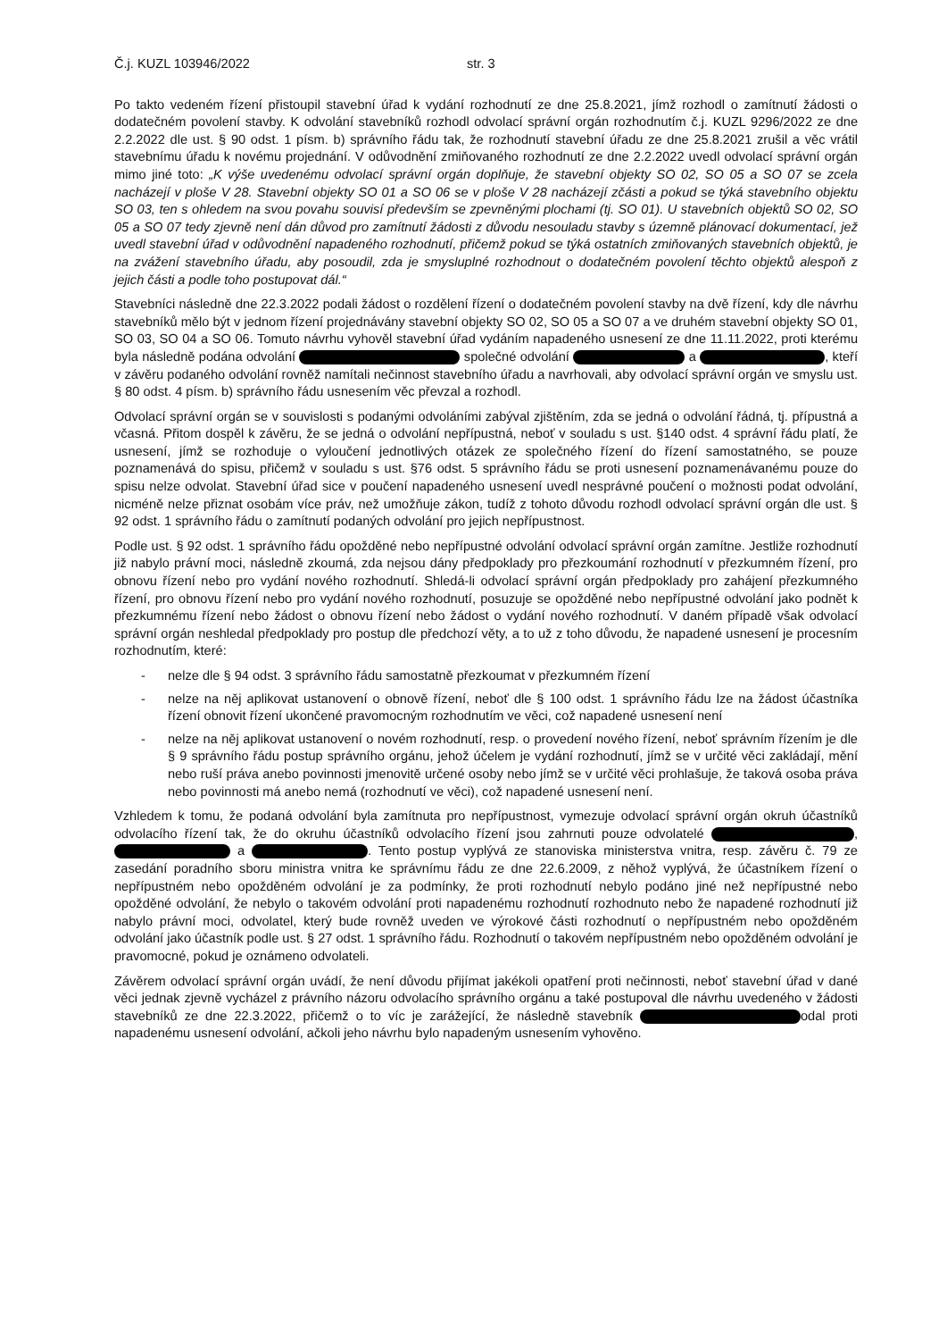Č.j. KUZL 103946/2022 str. 3
Po takto vedeném řízení přistoupil stavební úřad k vydání rozhodnutí ze dne 25.8.2021, jímž rozhodl o zamítnutí žádosti o dodatečném povolení stavby. K odvolání stavebníků rozhodl odvolací správní orgán rozhodnutím č.j. KUZL 9296/2022 ze dne 2.2.2022 dle ust. § 90 odst. 1 písm. b) správního řádu tak, že rozhodnutí stavební úřadu ze dne 25.8.2021 zrušil a věc vrátil stavebnímu úřadu k novému projednání. V odůvodnění zmiňovaného rozhodnutí ze dne 2.2.2022 uvedl odvolací správní orgán mimo jiné toto: „K výše uvedenému odvolací správní orgán doplňuje, že stavební objekty SO 02, SO 05 a SO 07 se zcela nacházejí v ploše V 28. Stavební objekty SO 01 a SO 06 se v ploše V 28 nacházejí zčásti a pokud se týká stavebního objektu SO 03, ten s ohledem na svou povahu souvisí především se zpevněnými plochami (tj. SO 01). U stavebních objektů SO 02, SO 05 a SO 07 tedy zjevně není dán důvod pro zamítnutí žádosti z důvodu nesouladu stavby s územně plánovací dokumentací, jež uvedl stavební úřad v odůvodnění napadeného rozhodnutí, přičemž pokud se týká ostatních zmiňovaných stavebních objektů, je na zvážení stavebního úřadu, aby posoudil, zda je smysluplné rozhodnout o dodatečném povolení těchto objektů alespoň z jejich části a podle toho postupovat dál.“
Stavebníci následně dne 22.3.2022 podali žádost o rozdělení řízení o dodatečném povolení stavby na dvě řízení, kdy dle návrhu stavebníků mělo být v jednom řízení projednávány stavební objekty SO 02, SO 05 a SO 07 a ve druhém stavební objekty SO 01, SO 03, SO 04 a SO 06. Tomuto návrhu vyhověl stavební úřad vydáním napadeného usnesení ze dne 11.11.2022, proti kterému byla následně podána odvolání společné odvolání a , kteří v závěru podaného odvolání rovněž namítali nečinnost stavebního úřadu a navrhovali, aby odvolací správní orgán ve smyslu ust. § 80 odst. 4 písm. b) správního řádu usnesením věc převzal a rozhodl.
Odvolací správní orgán se v souvislosti s podanými odvoláními zabýval zjištěním, zda se jedná o odvolání řádná, tj. přípustná a včasná. Přitom dospěl k závěru, že se jedná o odvolání nepřípustná, neboť v souladu s ust. §140 odst. 4 správní řádu platí, že usnesení, jímž se rozhoduje o vyloučení jednotlivých otázek ze společného řízení do řízení samostatného, se pouze poznamenává do spisu, přičemž v souladu s ust. §76 odst. 5 správního řádu se proti usnesení poznamenávanému pouze do spisu nelze odvolat. Stavební úřad sice v poučení napadeného usnesení uvedl nesprávné poučení o možnosti podat odvolání, nicméně nelze přiznat osobám více práv, než umožňuje zákon, tudíž z tohoto důvodu rozhodl odvolací správní orgán dle ust. § 92 odst. 1 správního řádu o zamítnutí podaných odvolání pro jejich nepřípustnost.
Podle ust. § 92 odst. 1 správního řádu opožděné nebo nepřípustné odvolání odvolací správní orgán zamítne. Jestliže rozhodnutí již nabylo právní moci, následně zkoumá, zda nejsou dány předpoklady pro přezkoumání rozhodnutí v přezkumném řízení, pro obnovu řízení nebo pro vydání nového rozhodnutí. Shledá-li odvolací správní orgán předpoklady pro zahájení přezkumného řízení, pro obnovu řízení nebo pro vydání nového rozhodnutí, posuzuje se opožděné nebo nepřípustné odvolání jako podnět k přezkumnému řízení nebo žádost o obnovu řízení nebo žádost o vydání nového rozhodnutí. V daném případě však odvolací správní orgán neshledal předpoklady pro postup dle předchozí věty, a to už z toho důvodu, že napadené usnesení je procesním rozhodnutím, které:
- nelze dle § 94 odst. 3 správního řádu samostatně přezkoumat v přezkumném řízení
- nelze na něj aplikovat ustanovení o obnově řízení, neboť dle § 100 odst. 1 správního řádu lze na žádost účastníka řízení obnovit řízení ukončené pravomocným rozhodnutím ve věci, což napadené usnesení není
- nelze na něj aplikovat ustanovení o novém rozhodnutí, resp. o provedení nového řízení, neboť správním řízením je dle § 9 správního řádu postup správního orgánu, jehož účelem je vydání rozhodnutí, jímž se v určité věci zakládají, mění nebo ruší práva anebo povinnosti jmenovitě určené osoby nebo jímž se v určité věci prohlašuje, že taková osoba práva nebo povinnosti má anebo nemá (rozhodnutí ve věci), což napadené usnesení není.
Vzhledem k tomu, že podaná odvolání byla zamítnuta pro nepřípustnost, vymezuje odvolací správní orgán okruh účastníků odvolacího řízení tak, že do okruhu účastníků odvolacího řízení jsou zahrnuti pouze odvolatelé , a . Tento postup vyplývá ze stanoviska ministerstva vnitra, resp. závěru č. 79 ze zasedání poradního sboru ministra vnitra ke správnímu řádu ze dne 22.6.2009, z něhož vyplývá, že účastníkem řízení o nepřípustném nebo opožděném odvolání je za podmínky, že proti rozhodnutí nebylo podáno jiné než nepřípustné nebo opožděné odvolání, že nebylo o takovém odvolání proti napadenému rozhodnutí rozhodnuto nebo že napadené rozhodnutí již nabylo právní moci, odvolatel, který bude rovněž uveden ve výrokové části rozhodnutí o nepřípustném nebo opožděném odvolání jako účastník podle ust. § 27 odst. 1 správního řádu. Rozhodnutí o takovém nepřípustném nebo opožděném odvolání je pravomocné, pokud je oznámeno odvolateli.
Závěrem odvolací správní orgán uvádí, že není důvodu přijímat jakékoli opatření proti nečinnosti, neboť stavební úřad v dané věci jednak zjevně vycházel z právního názoru odvolacího správního orgánu a také postupoval dle návrhu uvedeného v žádosti stavebníků ze dne 22.3.2022, přičemž o to víc je zarážející, že následně stavebník odal proti napadenému usnesení odvolání, ačkoli jeho návrhu bylo napadeným usnesením vyhověno.